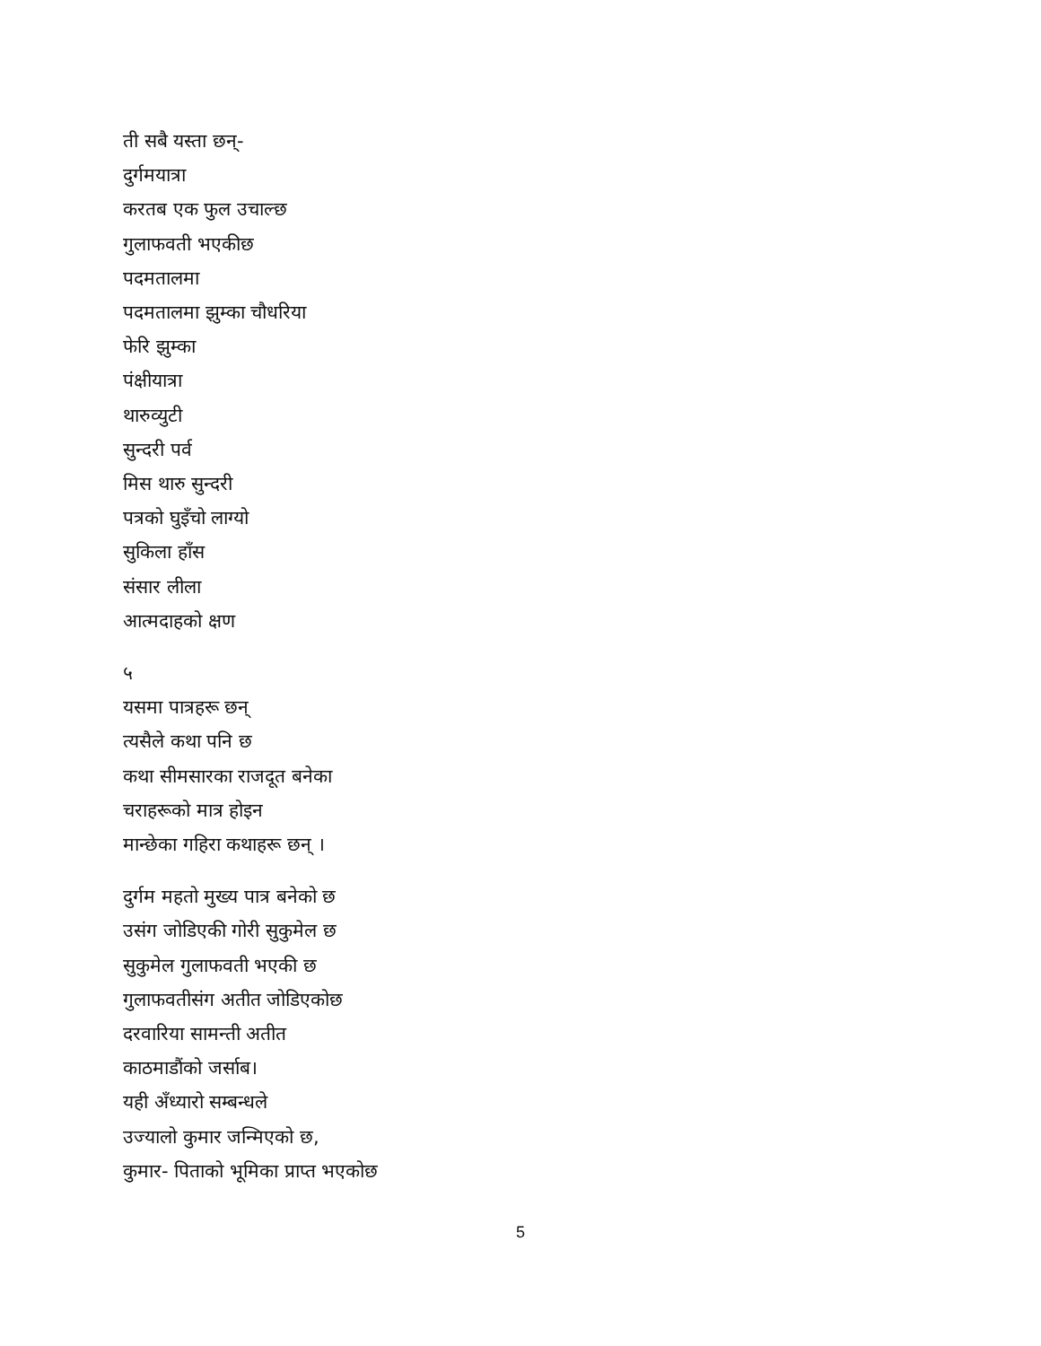ती सबै यस्ता छन्-
दुर्गमयात्रा
करतब एक फुल उचाल्छ
गुलाफवती भएकीछ
पदमतालमा
पदमतालमा झुम्का चौधरिया
फेरि झुम्का
पंक्षीयात्रा
थारुव्युटी
सुन्दरी पर्व
मिस थारु सुन्दरी
पत्रको घुइँचो लाग्यो
सुकिला हाँस
संसार लीला
आत्मदाहको क्षण
५
यसमा पात्रहरू छन्
त्यसैले कथा पनि छ
कथा सीमसारका राजदूत बनेका
चराहरूको मात्र होइन
मान्छेका गहिरा कथाहरू छन् ।
दुर्गम महतो मुख्य पात्र बनेको छ
उसंग जोडिएकी गोरी सुकुमेल छ
सुकुमेल गुलाफवती भएकी छ
गुलाफवतीसंग अतीत जोडिएकोछ
दरवारिया सामन्ती अतीत
काठमाडौंको जर्साब।
यही अँध्यारो सम्बन्धले
उज्यालो कुमार जन्मिएको छ,
कुमार- पिताको भूमिका प्राप्त भएकोछ
5